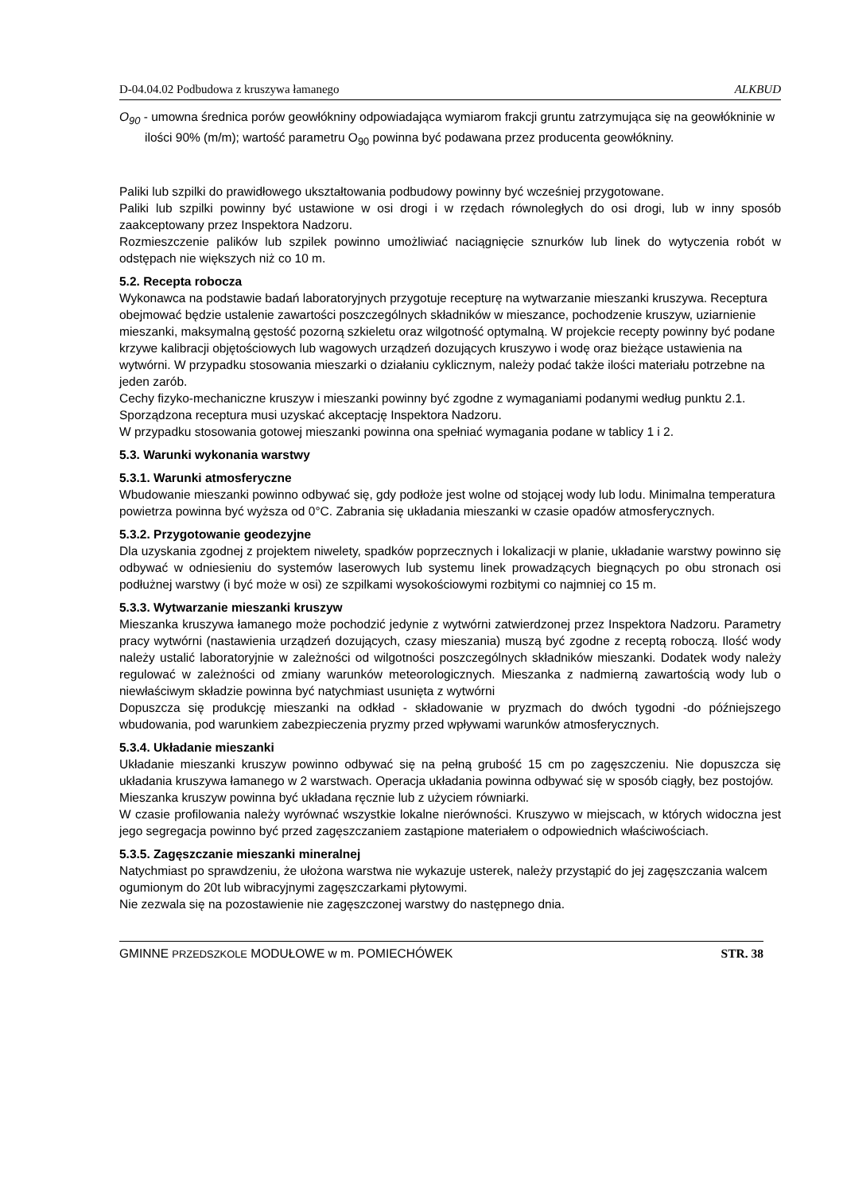D-04.04.02 Podbudowa z kruszywa łamanego ALKBUD
O<sub>90</sub> - umowna średnica porów geowłókniny odpowiadająca wymiarom frakcji gruntu zatrzymująca się na geowłókninie w ilości 90% (m/m); wartość parametru O<sub>90</sub> powinna być podawana przez producenta geowłókniny.
Paliki lub szpilki do prawidłowego ukształtowania podbudowy powinny być wcześniej przygotowane.
Paliki lub szpilki powinny być ustawione w osi drogi i w rzędach równoległych do osi drogi, lub w inny sposób zaakceptowany przez Inspektora Nadzoru.
Rozmieszczenie palików lub szpilek powinno umożliwiać naciągnięcie sznurków lub linek do wytyczenia robót w odstępach nie większych niż co 10 m.
5.2. Recepta robocza
Wykonawca na podstawie badań laboratoryjnych przygotuje recepturę na wytwarzanie mieszanki kruszywa. Receptura obejmować będzie ustalenie zawartości poszczególnych składników w mieszance, pochodzenie kruszyw, uziarnienie mieszanki, maksymalną gęstość pozorną szkieletu oraz wilgotność optymalną. W projekcie recepty powinny być podane krzywe kalibracji objętościowych lub wagowych urządzeń dozujących kruszywo i wodę oraz bieżące ustawienia na wytwórni. W przypadku stosowania mieszarki o działaniu cyklicznym, należy podać także ilości materiału potrzebne na jeden zarób.
Cechy fizyko-mechaniczne kruszyw i mieszanki powinny być zgodne z wymaganiami podanymi według punktu 2.1. Sporządzona receptura musi uzyskać akceptację Inspektora Nadzoru.
W przypadku stosowania gotowej mieszanki powinna ona spełniać wymagania podane w tablicy 1 i 2.
5.3. Warunki wykonania warstwy
5.3.1. Warunki atmosferyczne
Wbudowanie mieszanki powinno odbywać się, gdy podłoże jest wolne od stojącej wody lub lodu. Minimalna temperatura powietrza powinna być wyższa od 0°C. Zabrania się układania mieszanki w czasie opadów atmosferycznych.
5.3.2. Przygotowanie geodezyjne
Dla uzyskania zgodnej z projektem niwelety, spadków poprzecznych i lokalizacji w planie, układanie warstwy powinno się odbywać w odniesieniu do systemów laserowych lub systemu linek prowadzących biegnących po obu stronach osi podłużnej warstwy (i być może w osi) ze szpilkami wysokościowymi rozbitymi co najmniej co 15 m.
5.3.3. Wytwarzanie mieszanki kruszyw
Mieszanka kruszywa łamanego może pochodzić jedynie z wytwórni zatwierdzonej przez Inspektora Nadzoru. Parametry pracy wytwórni (nastawienia urządzeń dozujących, czasy mieszania) muszą być zgodne z receptą roboczą. Ilość wody należy ustalić laboratoryjnie w zależności od wilgotności poszczególnych składników mieszanki. Dodatek wody należy regulować w zależności od zmiany warunków meteorologicznych. Mieszanka z nadmierną zawartością wody lub o niewłaściwym składzie powinna być natychmiast usunięta z wytwórni
Dopuszcza się produkcję mieszanki na odkład - składowanie w pryzmach do dwóch tygodni -do późniejszego wbudowania, pod warunkiem zabezpieczenia pryzmy przed wpływami warunków atmosferycznych.
5.3.4. Układanie mieszanki
Układanie mieszanki kruszyw powinno odbywać się na pełną grubość 15 cm po zagęszczeniu. Nie dopuszcza się układania kruszywa łamanego w 2 warstwach. Operacja układania powinna odbywać się w sposób ciągły, bez postojów.
Mieszanka kruszyw powinna być układana ręcznie lub z użyciem równiarki.
W czasie profilowania należy wyrównać wszystkie lokalne nierówności. Kruszywo w miejscach, w których widoczna jest jego segregacja powinno być przed zagęszczaniem zastąpione materiałem o odpowiednich właściwościach.
5.3.5. Zagęszczanie mieszanki mineralnej
Natychmiast po sprawdzeniu, że ułożona warstwa nie wykazuje usterek, należy przystąpić do jej zagęszczania walcem ogumionym do 20t lub wibracyjnymi zagęszczarkami płytowymi.
Nie zezwala się na pozostawienie nie zagęszczonej warstwy do następnego dnia.
GMINNE PRZEDSZKOLE MODUŁOWE w m. POMIECHÓWEK STR. 38